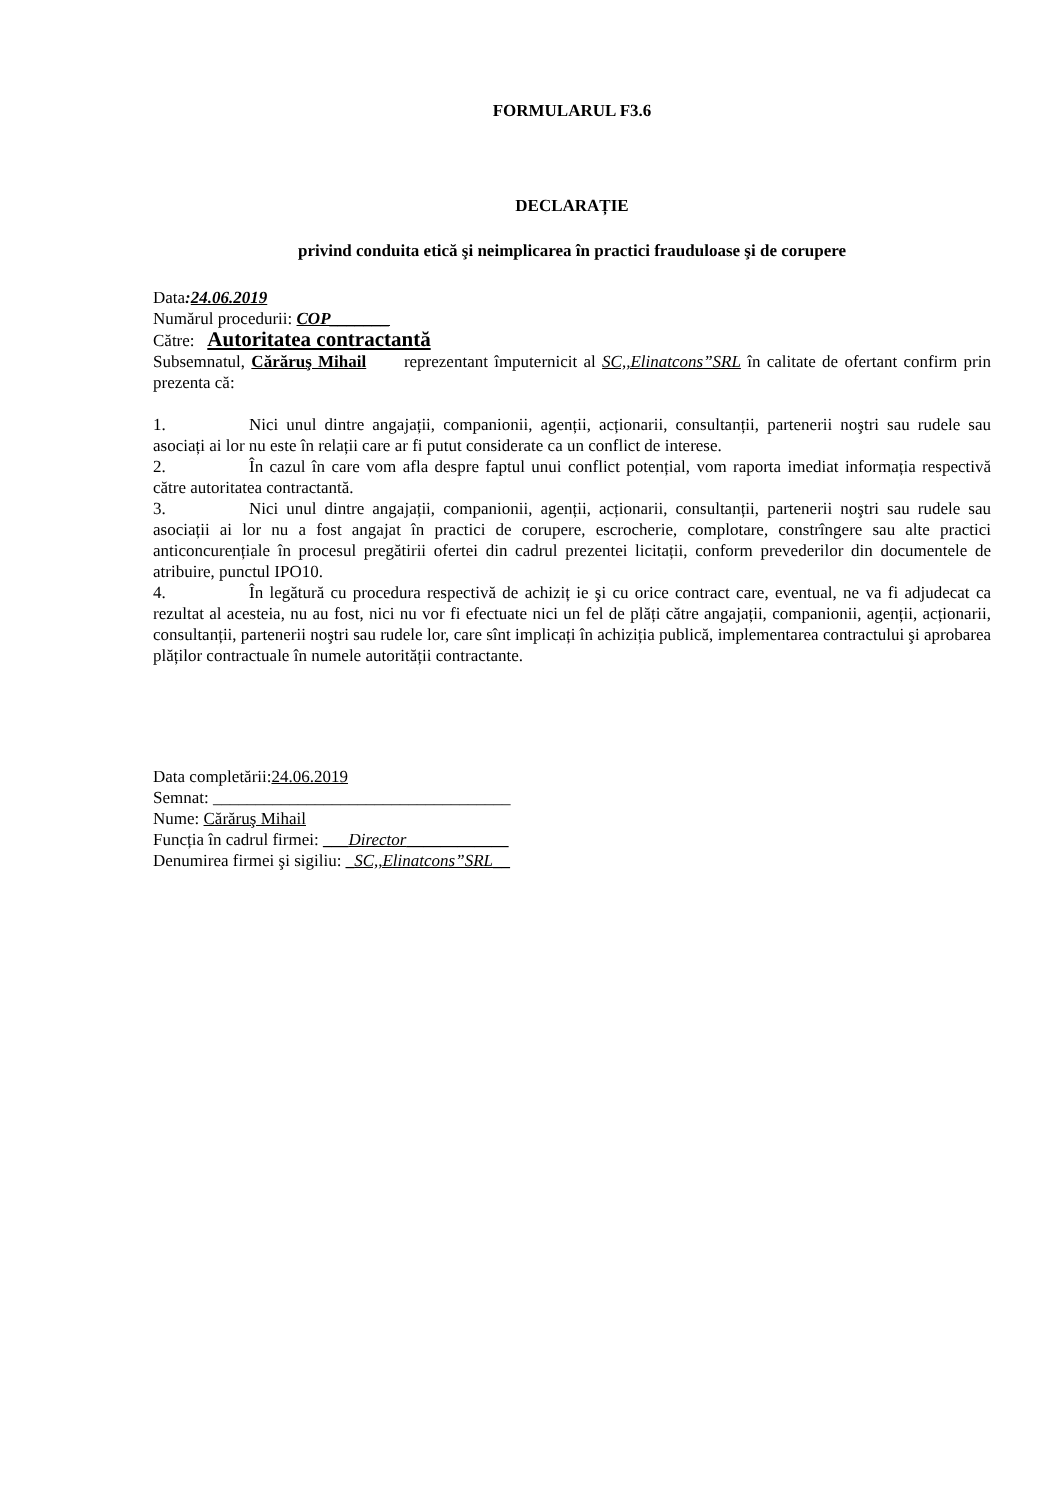FORMULARUL F3.6
DECLARAȚIE
privind conduita etică şi neimplicarea în practici frauduloase şi de corupere
Data:24.06.2019
Numărul procedurii: COP_______
Către: Autoritatea contractantă
Subsemnatul, Cărăruş Mihail reprezentant împuternicit al SC,,Elinatcons”SRL în calitate de ofertant confirm prin prezenta că:
1. Nici unul dintre angajații, companionii, agenții, acționarii, consultanții, partenerii noştri sau rudele sau asociați ai lor nu este în relații care ar fi putut considerate ca un conflict de interese.
2. În cazul în care vom afla despre faptul unui conflict potențial, vom raporta imediat informația respectivă către autoritatea contractantă.
3. Nici unul dintre angajații, companionii, agenții, acționarii, consultanții, partenerii noştri sau rudele sau asociații ai lor nu a fost angajat în practici de corupere, escrocherie, complotare, constrîngere sau alte practici anticoncurențiale în procesul pregătirii ofertei din cadrul prezentei licitații, conform prevederilor din documentele de atribuire, punctul IPO10.
4. În legătură cu procedura respectivă de achiziț ie şi cu orice contract care, eventual, ne va fi adjudecat ca rezultat al acesteia, nu au fost, nici nu vor fi efectuate nici un fel de plăți către angajații, companionii, agenții, acționarii, consultanții, partenerii noştri sau rudele lor, care sînt implicați în achiziția publică, implementarea contractului şi aprobarea plăților contractuale în numele autorității contractante.
Data completării:24.06.2019
Semnat: ___________________________________
Nume: Cărăruş Mihail
Funcția în cadrul firmei: ___Director____________
Denumirea firmei şi sigiliu: _SC,,Elinatcons”SRL__